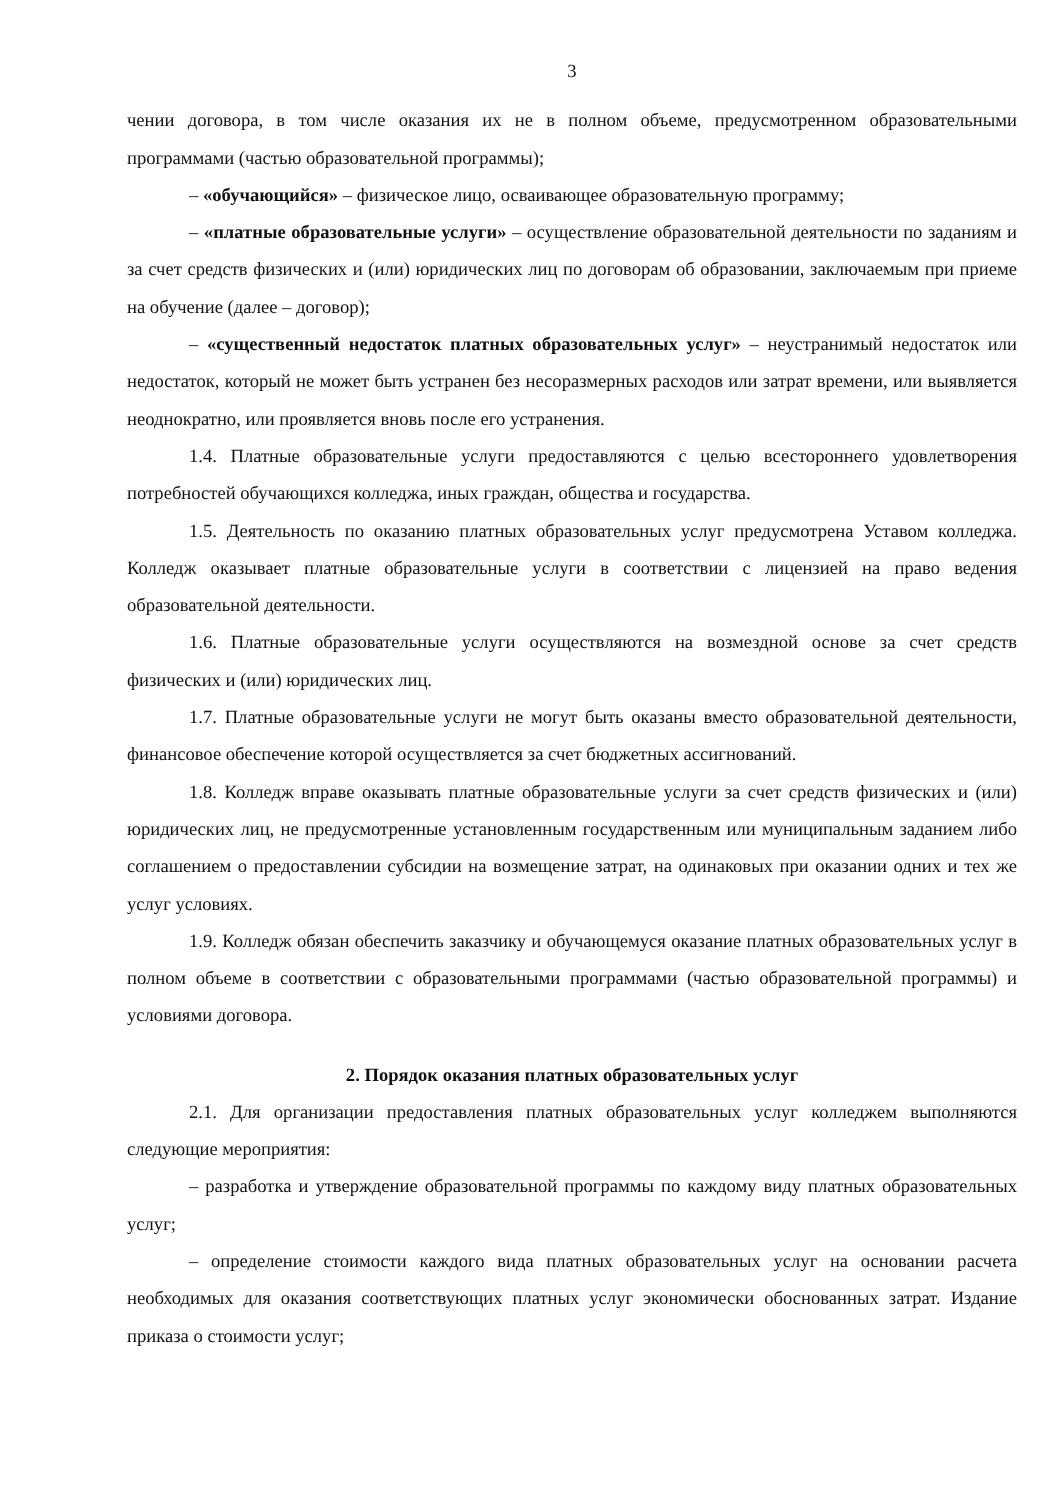3
чении договора, в том числе оказания их не в полном объеме, предусмотренном образовательными программами (частью образовательной программы);
– «обучающийся» – физическое лицо, осваивающее образовательную программу;
– «платные образовательные услуги» – осуществление образовательной деятельности по заданиям и за счет средств физических и (или) юридических лиц по договорам об образовании, заключаемым при приеме на обучение (далее – договор);
– «существенный недостаток платных образовательных услуг» – неустранимый недостаток или недостаток, который не может быть устранен без несоразмерных расходов или затрат времени, или выявляется неоднократно, или проявляется вновь после его устранения.
1.4. Платные образовательные услуги предоставляются с целью всестороннего удовлетворения потребностей обучающихся колледжа, иных граждан, общества и государства.
1.5. Деятельность по оказанию платных образовательных услуг предусмотрена Уставом колледжа. Колледж оказывает платные образовательные услуги в соответствии с лицензией на право ведения образовательной деятельности.
1.6. Платные образовательные услуги осуществляются на возмездной основе за счет средств физических и (или) юридических лиц.
1.7. Платные образовательные услуги не могут быть оказаны вместо образовательной деятельности, финансовое обеспечение которой осуществляется за счет бюджетных ассигнований.
1.8. Колледж вправе оказывать платные образовательные услуги за счет средств физических и (или) юридических лиц, не предусмотренные установленным государственным или муниципальным заданием либо соглашением о предоставлении субсидии на возмещение затрат, на одинаковых при оказании одних и тех же услуг условиях.
1.9. Колледж обязан обеспечить заказчику и обучающемуся оказание платных образовательных услуг в полном объеме в соответствии с образовательными программами (частью образовательной программы) и условиями договора.
2. Порядок оказания платных образовательных услуг
2.1. Для организации предоставления платных образовательных услуг колледжем выполняются следующие мероприятия:
– разработка и утверждение образовательной программы по каждому виду платных образовательных услуг;
– определение стоимости каждого вида платных образовательных услуг на основании расчета необходимых для оказания соответствующих платных услуг экономически обоснованных затрат. Издание приказа о стоимости услуг;